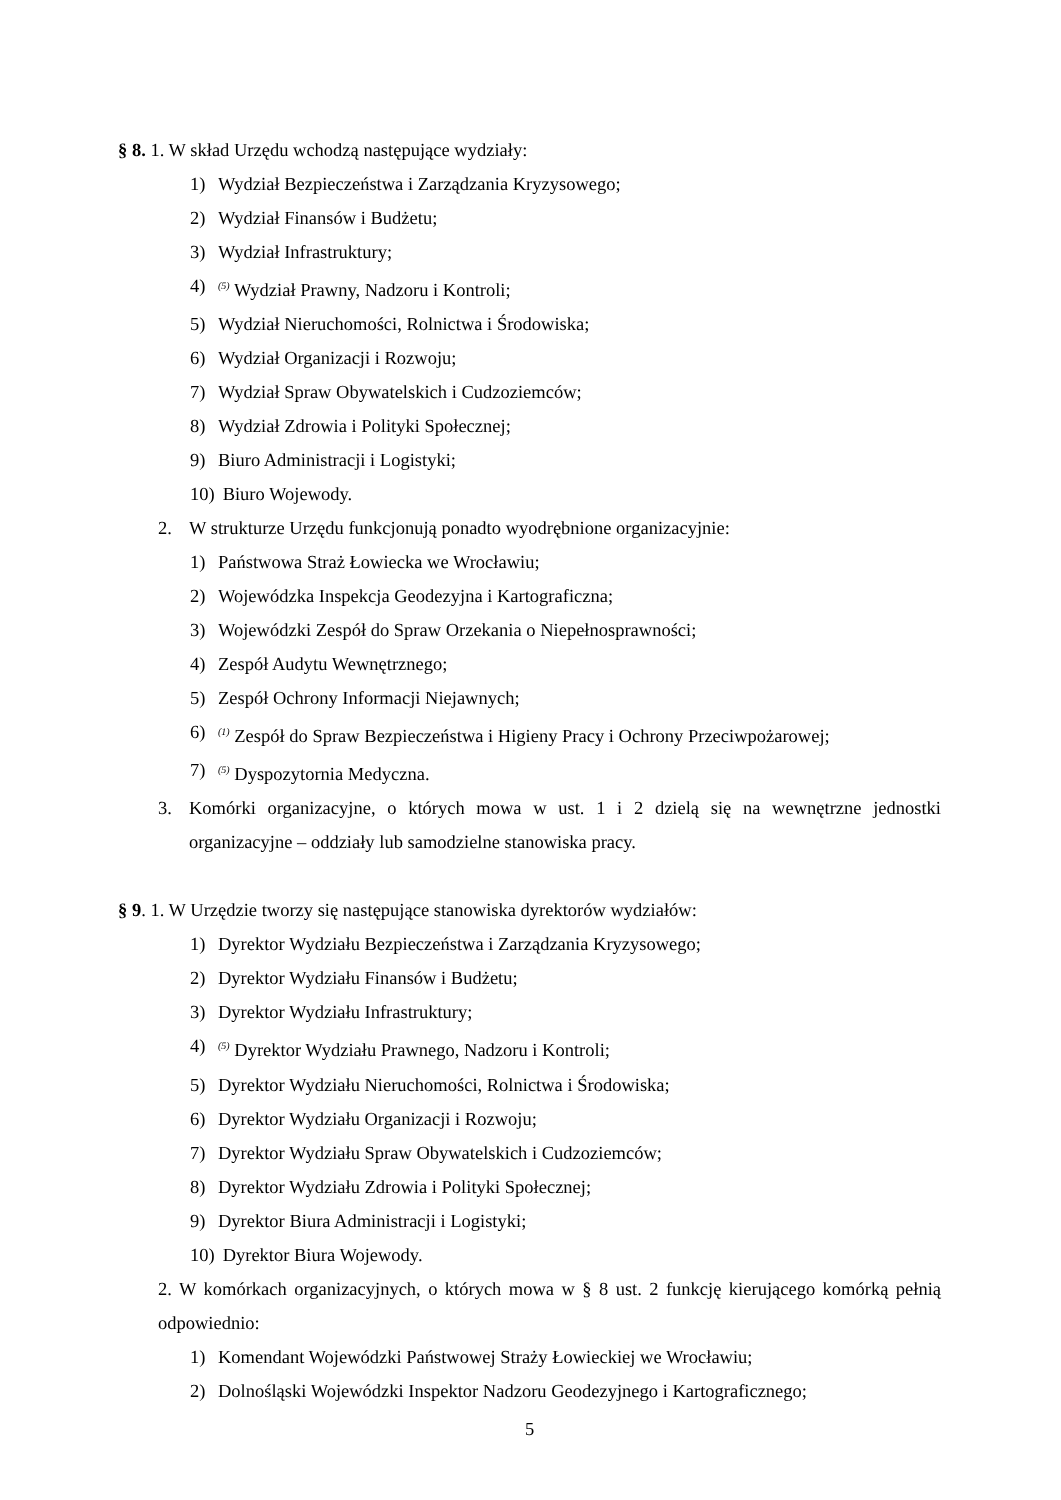§ 8. 1. W skład Urzędu wchodzą następujące wydziały:
1) Wydział Bezpieczeństwa i Zarządzania Kryzysowego;
2) Wydział Finansów i Budżetu;
3) Wydział Infrastruktury;
4)<sup>(5)</sup> Wydział Prawny, Nadzoru i Kontroli;
5) Wydział Nieruchomości, Rolnictwa i Środowiska;
6) Wydział Organizacji i Rozwoju;
7) Wydział Spraw Obywatelskich i Cudzoziemców;
8) Wydział Zdrowia i Polityki Społecznej;
9) Biuro Administracji i Logistyki;
10) Biuro Wojewody.
2. W strukturze Urzędu funkcjonują ponadto wyodrębnione organizacyjnie:
1) Państwowa Straż Łowiecka we Wrocławiu;
2) Wojewódzka Inspekcja Geodezyjna i Kartograficzna;
3) Wojewódzki Zespół do Spraw Orzekania o Niepełnosprawności;
4) Zespół Audytu Wewnętrznego;
5) Zespół Ochrony Informacji Niejawnych;
6)<sup>(1)</sup> Zespół do Spraw Bezpieczeństwa i Higieny Pracy i Ochrony Przeciwpożarowej;
7)<sup>(5)</sup> Dyspozytornia Medyczna.
3. Komórki organizacyjne, o których mowa w ust. 1 i 2 dzielą się na wewnętrzne jednostki organizacyjne – oddziały lub samodzielne stanowiska pracy.
§ 9. 1. W Urzędzie tworzy się następujące stanowiska dyrektorów wydziałów:
1) Dyrektor Wydziału Bezpieczeństwa i Zarządzania Kryzysowego;
2) Dyrektor Wydziału Finansów i Budżetu;
3) Dyrektor Wydziału Infrastruktury;
4)<sup>(5)</sup> Dyrektor Wydziału Prawnego, Nadzoru i Kontroli;
5) Dyrektor Wydziału Nieruchomości, Rolnictwa i Środowiska;
6) Dyrektor Wydziału Organizacji i Rozwoju;
7) Dyrektor Wydziału Spraw Obywatelskich i Cudzoziemców;
8) Dyrektor Wydziału Zdrowia i Polityki Społecznej;
9) Dyrektor Biura Administracji i Logistyki;
10) Dyrektor Biura Wojewody.
2. W komórkach organizacyjnych, o których mowa w § 8 ust. 2 funkcję kierującego komórką pełnią odpowiednio:
1) Komendant Wojewódzki Państwowej Straży Łowieckiej we Wrocławiu;
2) Dolnośląski Wojewódzki Inspektor Nadzoru Geodezyjnego i Kartograficznego;
5